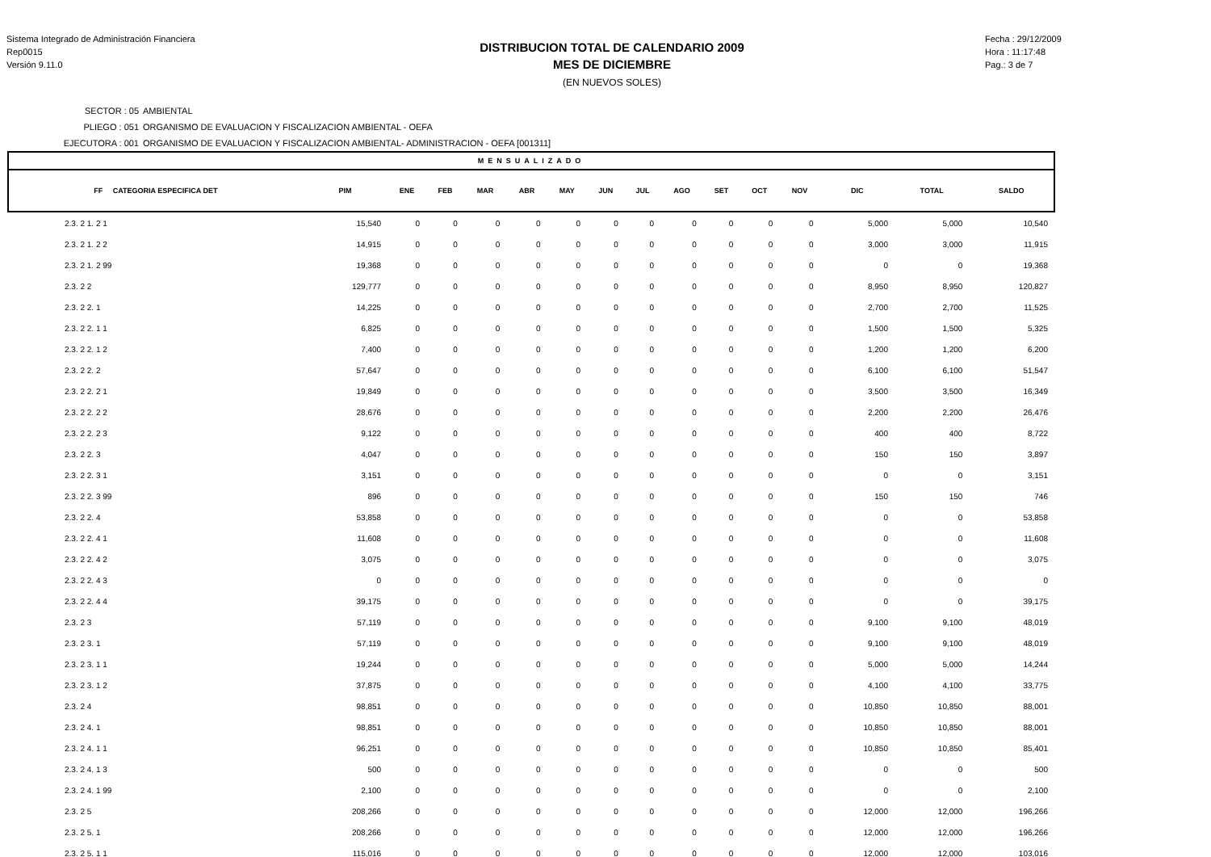Sistema Integrado de Administración Financiera
Rep0015
Versión 9.11.0
DISTRIBUCION TOTAL DE CALENDARIO 2009
MES DE DICIEMBRE
(EN NUEVOS SOLES)
Fecha : 29/12/2009
Hora : 11:17:48
Pag.: 3 de 7
SECTOR : 05 AMBIENTAL
PLIEGO : 051 ORGANISMO DE EVALUACION Y FISCALIZACION AMBIENTAL - OEFA
EJECUTORA : 001 ORGANISMO DE EVALUACION Y FISCALIZACION AMBIENTAL- ADMINISTRACION - OEFA [001311]
| MENSUALIZADO | | | | | | | | | | | | | | | |
| --- | --- | --- | --- | --- | --- | --- | --- | --- | --- | --- | --- | --- | --- | --- | --- |
| FF CATEGORIA ESPECIFICA DET | PIM | ENE | FEB | MAR | ABR | MAY | JUN | JUL | AGO | SET | OCT | NOV | DIC | TOTAL | SALDO |
| 2.3. 2 1. 2 1 | 15,540 | 0 | 0 | 0 | 0 | 0 | 0 | 0 | 0 | 0 | 0 | 0 | 5,000 | 5,000 | 10,540 |
| 2.3. 2 1. 2 2 | 14,915 | 0 | 0 | 0 | 0 | 0 | 0 | 0 | 0 | 0 | 0 | 0 | 3,000 | 3,000 | 11,915 |
| 2.3. 2 1. 2 99 | 19,368 | 0 | 0 | 0 | 0 | 0 | 0 | 0 | 0 | 0 | 0 | 0 | 0 | 0 | 19,368 |
| 2.3. 2 2 | 129,777 | 0 | 0 | 0 | 0 | 0 | 0 | 0 | 0 | 0 | 0 | 0 | 8,950 | 8,950 | 120,827 |
| 2.3. 2 2. 1 | 14,225 | 0 | 0 | 0 | 0 | 0 | 0 | 0 | 0 | 0 | 0 | 0 | 2,700 | 2,700 | 11,525 |
| 2.3. 2 2. 1 1 | 6,825 | 0 | 0 | 0 | 0 | 0 | 0 | 0 | 0 | 0 | 0 | 0 | 1,500 | 1,500 | 5,325 |
| 2.3. 2 2. 1 2 | 7,400 | 0 | 0 | 0 | 0 | 0 | 0 | 0 | 0 | 0 | 0 | 0 | 1,200 | 1,200 | 6,200 |
| 2.3. 2 2. 2 | 57,647 | 0 | 0 | 0 | 0 | 0 | 0 | 0 | 0 | 0 | 0 | 0 | 6,100 | 6,100 | 51,547 |
| 2.3. 2 2. 2 1 | 19,849 | 0 | 0 | 0 | 0 | 0 | 0 | 0 | 0 | 0 | 0 | 0 | 3,500 | 3,500 | 16,349 |
| 2.3. 2 2. 2 2 | 28,676 | 0 | 0 | 0 | 0 | 0 | 0 | 0 | 0 | 0 | 0 | 0 | 2,200 | 2,200 | 26,476 |
| 2.3. 2 2. 2 3 | 9,122 | 0 | 0 | 0 | 0 | 0 | 0 | 0 | 0 | 0 | 0 | 0 | 400 | 400 | 8,722 |
| 2.3. 2 2. 3 | 4,047 | 0 | 0 | 0 | 0 | 0 | 0 | 0 | 0 | 0 | 0 | 0 | 150 | 150 | 3,897 |
| 2.3. 2 2. 3 1 | 3,151 | 0 | 0 | 0 | 0 | 0 | 0 | 0 | 0 | 0 | 0 | 0 | 0 | 0 | 3,151 |
| 2.3. 2 2. 3 99 | 896 | 0 | 0 | 0 | 0 | 0 | 0 | 0 | 0 | 0 | 0 | 0 | 150 | 150 | 746 |
| 2.3. 2 2. 4 | 53,858 | 0 | 0 | 0 | 0 | 0 | 0 | 0 | 0 | 0 | 0 | 0 | 0 | 0 | 53,858 |
| 2.3. 2 2. 4 1 | 11,608 | 0 | 0 | 0 | 0 | 0 | 0 | 0 | 0 | 0 | 0 | 0 | 0 | 0 | 11,608 |
| 2.3. 2 2. 4 2 | 3,075 | 0 | 0 | 0 | 0 | 0 | 0 | 0 | 0 | 0 | 0 | 0 | 0 | 0 | 3,075 |
| 2.3. 2 2. 4 3 | 0 | 0 | 0 | 0 | 0 | 0 | 0 | 0 | 0 | 0 | 0 | 0 | 0 | 0 | 0 |
| 2.3. 2 2. 4 4 | 39,175 | 0 | 0 | 0 | 0 | 0 | 0 | 0 | 0 | 0 | 0 | 0 | 0 | 0 | 39,175 |
| 2.3. 2 3 | 57,119 | 0 | 0 | 0 | 0 | 0 | 0 | 0 | 0 | 0 | 0 | 0 | 9,100 | 9,100 | 48,019 |
| 2.3. 2 3. 1 | 57,119 | 0 | 0 | 0 | 0 | 0 | 0 | 0 | 0 | 0 | 0 | 0 | 9,100 | 9,100 | 48,019 |
| 2.3. 2 3. 1 1 | 19,244 | 0 | 0 | 0 | 0 | 0 | 0 | 0 | 0 | 0 | 0 | 0 | 5,000 | 5,000 | 14,244 |
| 2.3. 2 3. 1 2 | 37,875 | 0 | 0 | 0 | 0 | 0 | 0 | 0 | 0 | 0 | 0 | 0 | 4,100 | 4,100 | 33,775 |
| 2.3. 2 4 | 98,851 | 0 | 0 | 0 | 0 | 0 | 0 | 0 | 0 | 0 | 0 | 0 | 10,850 | 10,850 | 88,001 |
| 2.3. 2 4. 1 | 98,851 | 0 | 0 | 0 | 0 | 0 | 0 | 0 | 0 | 0 | 0 | 0 | 10,850 | 10,850 | 88,001 |
| 2.3. 2 4. 1 1 | 96,251 | 0 | 0 | 0 | 0 | 0 | 0 | 0 | 0 | 0 | 0 | 0 | 10,850 | 10,850 | 85,401 |
| 2.3. 2 4. 1 3 | 500 | 0 | 0 | 0 | 0 | 0 | 0 | 0 | 0 | 0 | 0 | 0 | 0 | 0 | 500 |
| 2.3. 2 4. 1 99 | 2,100 | 0 | 0 | 0 | 0 | 0 | 0 | 0 | 0 | 0 | 0 | 0 | 0 | 0 | 2,100 |
| 2.3. 2 5 | 208,266 | 0 | 0 | 0 | 0 | 0 | 0 | 0 | 0 | 0 | 0 | 0 | 12,000 | 12,000 | 196,266 |
| 2.3. 2 5. 1 | 208,266 | 0 | 0 | 0 | 0 | 0 | 0 | 0 | 0 | 0 | 0 | 0 | 12,000 | 12,000 | 196,266 |
| 2.3. 2 5. 1 1 | 115,016 | 0 | 0 | 0 | 0 | 0 | 0 | 0 | 0 | 0 | 0 | 0 | 12,000 | 12,000 | 103,016 |